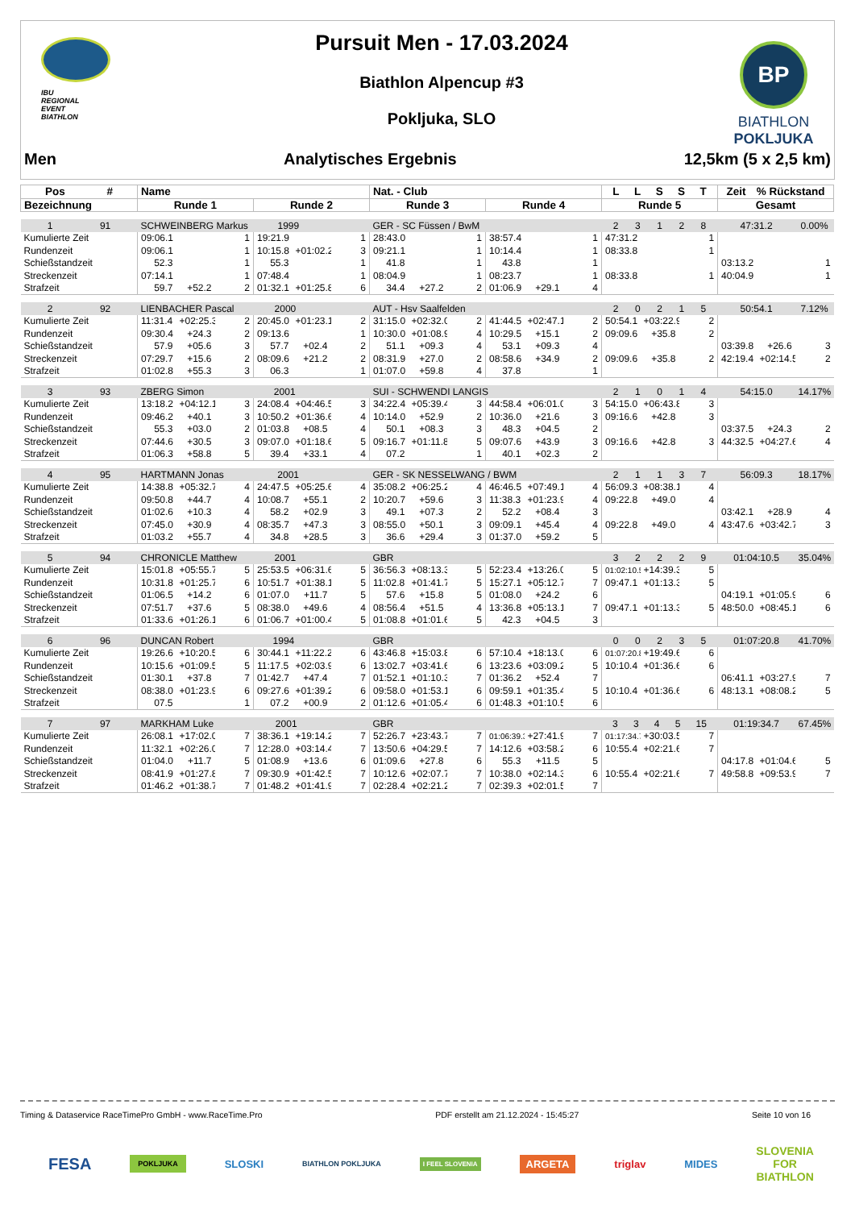IBU
REGIONAL
EVENT
BIATHLON
Pursuit Men - 17.03.2024
Biathlon Alpencup #3
Pokljuka, SLO
BP
BIATHLON
POKLJUKA
Men Analytisches Ergebnis 12,5km (5 x 2,5 km)
| Pos # | Name | | | | | | Nat. - Club | | | | | | L L S S T | | | Zeit % Rückstand | | |
| --- | --- | --- | --- | --- | --- | --- | --- | --- | --- | --- | --- | --- | --- | --- | --- | --- | --- | --- |
| Bezeichnung | Runde 1 | | | Runde 2 | | | Runde 3 | | | Runde 4 | | | Runde 5 | | | Gesamt | | |
| 1 91 | SCHWEINBERG Markus 1999 | | | | | | GER - SC Füssen / BwM | | | | | | 2 3 1 2 8 | | | 47:31.2 | | 0.00% |
| Kumulierte Zeit | 09:06.1 | | 1 | 19:21.9 | | 1 | 28:43.0 | | 1 | 38:57.4 | | 1 | 47:31.2 | | 1 | | | |
| Rundenzeit | 09:06.1 | | 1 | 10:15.8 | +01:02.2 | 3 | 09:21.1 | | 1 | 10:14.4 | | 1 | 08:33.8 | | 1 | | | |
| Schießstandzeit | 52.3 | | 1 | 55.3 | | 1 | 41.8 | | 1 | 43.8 | | 1 | | | | 03:13.2 | | 1 |
| Streckenzeit | 07:14.1 | | 1 | 07:48.4 | | 1 | 08:04.9 | | 1 | 08:23.7 | | 1 | 08:33.8 | | 1 | 40:04.9 | | 1 |
| Strafzeit | 59.7 | +52.2 | 2 | 01:32.1 | +01:25.8 | 6 | 34.4 | +27.2 | 2 | 01:06.9 | +29.1 | 4 | | | | | | |
| 2 92 | LIENBACHER Pascal 2000 | | | | | | AUT - Hsv Saalfelden | | | | | | 2 0 2 1 5 | | | 50:54.1 | | 7.12% |
| Kumulierte Zeit | 11:31.4 | +02:25.3 | 2 | 20:45.0 | +01:23.1 | 2 | 31:15.0 | +02:32.0 | 2 | 41:44.5 | +02:47.1 | 2 | 50:54.1 | +03:22.9 | 2 | | | |
| Rundenzeit | 09:30.4 | +24.3 | 2 | 09:13.6 | | 1 | 10:30.0 | +01:08.9 | 4 | 10:29.5 | +15.1 | 2 | 09:09.6 | +35.8 | 2 | | | |
| Schießstandzeit | 57.9 | +05.6 | 3 | 57.7 | +02.4 | 2 | 51.1 | +09.3 | 4 | 53.1 | +09.3 | 4 | | | | 03:39.8 | +26.6 | 3 |
| Streckenzeit | 07:29.7 | +15.6 | 2 | 08:09.6 | +21.2 | 2 | 08:31.9 | +27.0 | 2 | 08:58.6 | +34.9 | 2 | 09:09.6 | +35.8 | 2 | 42:19.4 | +02:14.5 | 2 |
| Strafzeit | 01:02.8 | +55.3 | 3 | 06.3 | | 1 | 01:07.0 | +59.8 | 4 | 37.8 | | 1 | | | | | | |
| 3 93 | ZBERG Simon 2001 | | | | | | SUI - SCHWENDI LANGIS | | | | | | 2 1 0 1 4 | | | 54:15.0 | | 14.17% |
| Kumulierte Zeit | 13:18.2 | +04:12.1 | 3 | 24:08.4 | +04:46.5 | 3 | 34:22.4 | +05:39.4 | 3 | 44:58.4 | +06:01.0 | 3 | 54:15.0 | +06:43.8 | 3 | | | |
| Rundenzeit | 09:46.2 | +40.1 | 3 | 10:50.2 | +01:36.6 | 4 | 10:14.0 | +52.9 | 2 | 10:36.0 | +21.6 | 3 | 09:16.6 | +42.8 | 3 | | | |
| Schießstandzeit | 55.3 | +03.0 | 2 | 01:03.8 | +08.5 | 4 | 50.1 | +08.3 | 3 | 48.3 | +04.5 | 2 | | | | 03:37.5 | +24.3 | 2 |
| Streckenzeit | 07:44.6 | +30.5 | 3 | 09:07.0 | +01:18.6 | 5 | 09:16.7 | +01:11.8 | 5 | 09:07.6 | +43.9 | 3 | 09:16.6 | +42.8 | 3 | 44:32.5 | +04:27.6 | 4 |
| Strafzeit | 01:06.3 | +58.8 | 5 | 39.4 | +33.1 | 4 | 07.2 | | 1 | 40.1 | +02.3 | 2 | | | | | | |
| 4 95 | HARTMANN Jonas 2001 | | | | | | GER - SK NESSELWANG / BWM | | | | | | 2 1 1 3 7 | | | 56:09.3 | | 18.17% |
| Kumulierte Zeit | 14:38.8 | +05:32.7 | 4 | 24:47.5 | +05:25.6 | 4 | 35:08.2 | +06:25.2 | 4 | 46:46.5 | +07:49.1 | 4 | 56:09.3 | +08:38.1 | 4 | | | |
| Rundenzeit | 09:50.8 | +44.7 | 4 | 10:08.7 | +55.1 | 2 | 10:20.7 | +59.6 | 3 | 11:38.3 | +01:23.9 | 4 | 09:22.8 | +49.0 | 4 | | | |
| Schießstandzeit | 01:02.6 | +10.3 | 4 | 58.2 | +02.9 | 3 | 49.1 | +07.3 | 2 | 52.2 | +08.4 | 3 | | | | 03:42.1 | +28.9 | 4 |
| Streckenzeit | 07:45.0 | +30.9 | 4 | 08:35.7 | +47.3 | 3 | 08:55.0 | +50.1 | 3 | 09:09.1 | +45.4 | 4 | 09:22.8 | +49.0 | 4 | 43:47.6 | +03:42.7 | 3 |
| Strafzeit | 01:03.2 | +55.7 | 4 | 34.8 | +28.5 | 3 | 36.6 | +29.4 | 3 | 01:37.0 | +59.2 | 5 | | | | | | |
| 5 94 | CHRONICLE Matthew 2001 | | | | | | GBR | | | | | | 3 2 2 2 9 | | | 01:04:10.5 | | 35.04% |
| Kumulierte Zeit | 15:01.8 | +05:55.7 | 5 | 25:53.5 | +06:31.6 | 5 | 36:56.3 | +08:13.3 | 5 | 52:23.4 | +13:26.0 | 5 | 01:02:10.5 | +14:39.3 | 5 | | | |
| Rundenzeit | 10:31.8 | +01:25.7 | 6 | 10:51.7 | +01:38.1 | 5 | 11:02.8 | +01:41.7 | 5 | 15:27.1 | +05:12.7 | 7 | 09:47.1 | +01:13.3 | 5 | | | |
| Schießstandzeit | 01:06.5 | +14.2 | 6 | 01:07.0 | +11.7 | 5 | 57.6 | +15.8 | 5 | 01:08.0 | +24.2 | 6 | | | | 04:19.1 | +01:05.9 | 6 |
| Streckenzeit | 07:51.7 | +37.6 | 5 | 08:38.0 | +49.6 | 4 | 08:56.4 | +51.5 | 4 | 13:36.8 | +05:13.1 | 7 | 09:47.1 | +01:13.3 | 5 | 48:50.0 | +08:45.1 | 6 |
| Strafzeit | 01:33.6 | +01:26.1 | 6 | 01:06.7 | +01:00.4 | 5 | 01:08.8 | +01:01.6 | 5 | 42.3 | +04.5 | 3 | | | | | | |
| 6 96 | DUNCAN Robert 1994 | | | | | | GBR | | | | | | 0 0 2 3 5 | | | 01:07:20.8 | | 41.70% |
| Kumulierte Zeit | 19:26.6 | +10:20.5 | 6 | 30:44.1 | +11:22.2 | 6 | 43:46.8 | +15:03.8 | 6 | 57:10.4 | +18:13.0 | 6 | 01:07:20.8 | +19:49.6 | 6 | | | |
| Rundenzeit | 10:15.6 | +01:09.5 | 5 | 11:17.5 | +02:03.9 | 6 | 13:02.7 | +03:41.6 | 6 | 13:23.6 | +03:09.2 | 5 | 10:10.4 | +01:36.6 | 6 | | | |
| Schießstandzeit | 01:30.1 | +37.8 | 7 | 01:42.7 | +47.4 | 7 | 01:52.1 | +01:10.3 | 7 | 01:36.2 | +52.4 | 7 | | | | 06:41.1 | +03:27.9 | 7 |
| Streckenzeit | 08:38.0 | +01:23.9 | 6 | 09:27.6 | +01:39.2 | 6 | 09:58.0 | +01:53.1 | 6 | 09:59.1 | +01:35.4 | 5 | 10:10.4 | +01:36.6 | 6 | 48:13.1 | +08:08.2 | 5 |
| Strafzeit | 07.5 | | 1 | 07.2 | +00.9 | 2 | 01:12.6 | +01:05.4 | 6 | 01:48.3 | +01:10.5 | 6 | | | | | | |
| 7 97 | MARKHAM Luke 2001 | | | | | | GBR | | | | | | 3 3 4 5 15 | | | 01:19:34.7 | | 67.45% |
| Kumulierte Zeit | 26:08.1 | +17:02.0 | 7 | 38:36.1 | +19:14.2 | 7 | 52:26.7 | +23:43.7 | 7 | 01:06:39.3 | +27:41.9 | 7 | 01:17:34.7 | +30:03.5 | 7 | | | |
| Rundenzeit | 11:32.1 | +02:26.0 | 7 | 12:28.0 | +03:14.4 | 7 | 13:50.6 | +04:29.5 | 7 | 14:12.6 | +03:58.2 | 6 | 10:55.4 | +02:21.6 | 7 | | | |
| Schießstandzeit | 01:04.0 | +11.7 | 5 | 01:08.9 | +13.6 | 6 | 01:09.6 | +27.8 | 6 | 55.3 | +11.5 | 5 | | | | 04:17.8 | +01:04.6 | 5 |
| Streckenzeit | 08:41.9 | +01:27.8 | 7 | 09:30.9 | +01:42.5 | 7 | 10:12.6 | +02:07.7 | 7 | 10:38.0 | +02:14.3 | 6 | 10:55.4 | +02:21.6 | 7 | 49:58.8 | +09:53.9 | 7 |
| Strafzeit | 01:46.2 | +01:38.7 | 7 | 01:48.2 | +01:41.9 | 7 | 02:28.4 | +02:21.2 | 7 | 02:39.3 | +02:01.5 | 7 | | | | | | |
Timing & Dataservice RaceTimePro GmbH - www.RaceTime.Pro PDF erstellt am 21.12.2024 - 15:45:27 Seite 10 von 16
FESA POKLJUKA SLOSKI BIATHLON POKLJUKA I FEEL SLOVENIA ARGETA triglav MIDES SLOVENIA
FOR
BIATHLON